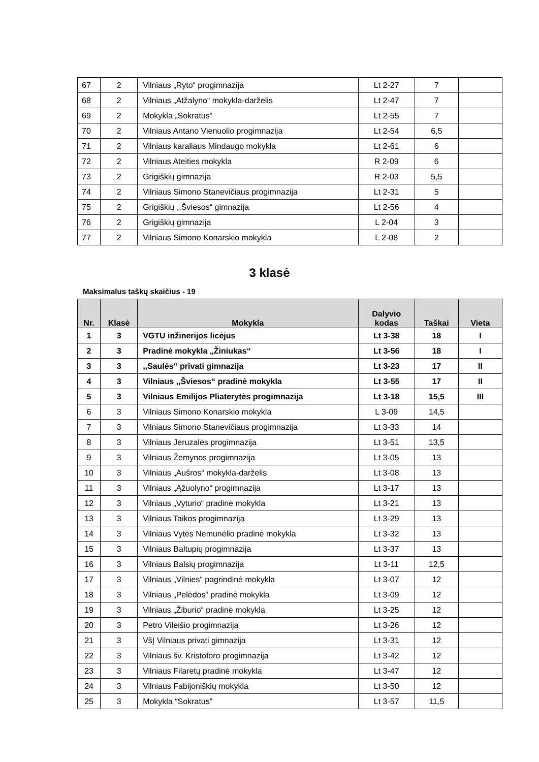| 67 | 2 | Vilniaus „Ryto“ progimnazija | Lt 2-27 | 7 | |
| 68 | 2 | Vilniaus „Atžalyno“ mokykla-darželis | Lt 2-47 | 7 | |
| 69 | 2 | Mokykla „Sokratus“ | Lt 2-55 | 7 | |
| 70 | 2 | Vilniaus Antano Vienuolio progimnazija | Lt 2-54 | 6,5 | |
| 71 | 2 | Vilniaus karaliaus Mindaugo mokykla | Lt 2-61 | 6 | |
| 72 | 2 | Vilniaus Ateities mokykla | R 2-09 | 6 | |
| 73 | 2 | Grigiškių gimnazija | R 2-03 | 5,5 | |
| 74 | 2 | Vilniaus Simono Stanevičiaus progimnazija | Lt 2-31 | 5 | |
| 75 | 2 | Grigiškių ,,Šviesos“ gimnazija | Lt 2-56 | 4 | |
| 76 | 2 | Grigiškių gimnazija | L 2-04 | 3 | |
| 77 | 2 | Vilniaus Simono Konarskio mokykla | L 2-08 | 2 | |
3 klasė
Maksimalus taškų skaičius - 19
| Nr. | Klasė | Mokykla | Dalyvio kodas | Taškai | Vieta |
| --- | --- | --- | --- | --- | --- |
| 1 | 3 | VGTU inžinerijos licėjus | Lt 3-38 | 18 | I |
| 2 | 3 | Pradinė mokykla „Žiniukas“ | Lt 3-56 | 18 | I |
| 3 | 3 | ,,Saulės“ privati gimnazija | Lt 3-23 | 17 | II |
| 4 | 3 | Vilniaus ,,Šviesos“ pradinė mokykla | Lt 3-55 | 17 | II |
| 5 | 3 | Vilniaus Emilijos Pliaterytės progimnazija | Lt 3-18 | 15,5 | III |
| 6 | 3 | Vilniaus Simono Konarskio mokykla | L 3-09 | 14,5 | |
| 7 | 3 | Vilniaus Simono Stanevičiaus progimnazija | Lt 3-33 | 14 | |
| 8 | 3 | Vilniaus Jeruzalės progimnazija | Lt 3-51 | 13,5 | |
| 9 | 3 | Vilniaus Žemynos progimnazija | Lt 3-05 | 13 | |
| 10 | 3 | Vilniaus „Aušros“ mokykla-darželis | Lt 3-08 | 13 | |
| 11 | 3 | Vilniaus „Ąžuolyno“ progimnazija | Lt 3-17 | 13 | |
| 12 | 3 | Vilniaus „Vyturio“ pradinė mokykla | Lt 3-21 | 13 | |
| 13 | 3 | Vilniaus Taikos progimnazija | Lt 3-29 | 13 | |
| 14 | 3 | Vilniaus Vytės Nemunėlio pradinė mokykla | Lt 3-32 | 13 | |
| 15 | 3 | Vilniaus Baltupių progimnazija | Lt 3-37 | 13 | |
| 16 | 3 | Vilniaus Balsių progimnazija | Lt 3-11 | 12,5 | |
| 17 | 3 | Vilniaus „Vilnies“ pagrindinė mokykla | Lt 3-07 | 12 | |
| 18 | 3 | Vilniaus „Pelėdos“ pradinė mokykla | Lt 3-09 | 12 | |
| 19 | 3 | Vilniaus „Žiburio“ pradinė mokykla | Lt 3-25 | 12 | |
| 20 | 3 | Petro Vileišio progimnazija | Lt 3-26 | 12 | |
| 21 | 3 | VšĮ Vilniaus privati gimnazija | Lt 3-31 | 12 | |
| 22 | 3 | Vilniaus šv. Kristoforo progimnazija | Lt 3-42 | 12 | |
| 23 | 3 | Vilniaus Filaretų pradinė mokykla | Lt 3-47 | 12 | |
| 24 | 3 | Vilniaus Fabijoniškių mokykla | Lt 3-50 | 12 | |
| 25 | 3 | Mokykla “Sokratus” | Lt 3-57 | 11,5 | |